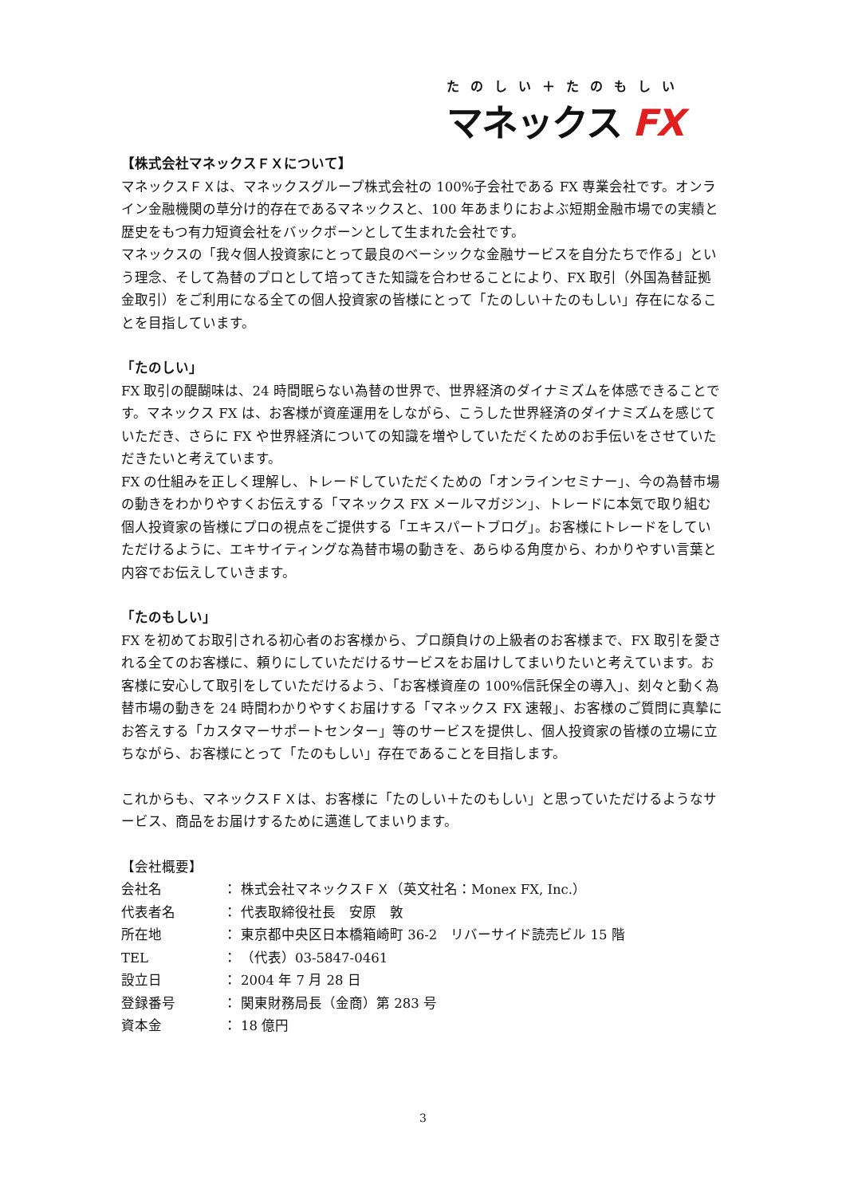たのしい＋たのもしい
マネックス FX
【株式会社マネックスＦＸについて】
マネックスＦＸは、マネックスグループ株式会社の 100%子会社である FX 専業会社です。オンライン金融機関の草分け的存在であるマネックスと、100 年あまりにおよぶ短期金融市場での実績と歴史をもつ有力短資会社をバックボーンとして生まれた会社です。
マネックスの「我々個人投資家にとって最良のベーシックな金融サービスを自分たちで作る」という理念、そして為替のプロとして培ってきた知識を合わせることにより、FX 取引（外国為替証拠金取引）をご利用になる全ての個人投資家の皆様にとって「たのしい＋たのもしい」存在になることを目指しています。
「たのしい」
FX 取引の醍醐味は、24 時間眠らない為替の世界で、世界経済のダイナミズムを体感できることです。マネックス FX は、お客様が資産運用をしながら、こうした世界経済のダイナミズムを感じていただき、さらに FX や世界経済についての知識を増やしていただくためのお手伝いをさせていただきたいと考えています。
FX の仕組みを正しく理解し、トレードしていただくための「オンラインセミナー」、今の為替市場の動きをわかりやすくお伝えする「マネックス FX メールマガジン」、トレードに本気で取り組む個人投資家の皆様にプロの視点をご提供する「エキスパートブログ」。お客様にトレードをしていただけるように、エキサイティングな為替市場の動きを、あらゆる角度から、わかりやすい言葉と内容でお伝えしていきます。
「たのもしい」
FX を初めてお取引される初心者のお客様から、プロ顔負けの上級者のお客様まで、FX 取引を愛される全てのお客様に、頼りにしていただけるサービスをお届けしてまいりたいと考えています。お客様に安心して取引をしていただけるよう、「お客様資産の 100%信託保全の導入」、刻々と動く為替市場の動きを 24 時間わかりやすくお届けする「マネックス FX 速報」、お客様のご質問に真摯にお答えする「カスタマーサポートセンター」等のサービスを提供し、個人投資家の皆様の立場に立ちながら、お客様にとって「たのもしい」存在であることを目指します。
これからも、マネックスＦＸは、お客様に「たのしい＋たのもしい」と思っていただけるようなサービス、商品をお届けするために邁進してまいります。
【会社概要】
会社名 ： 株式会社マネックスＦＸ（英文社名：Monex FX, Inc.）
代表者名 ： 代表取締役社長　安原　敦
所在地 ： 東京都中央区日本橋箱崎町 36-2　リバーサイド読売ビル 15 階
TEL ： （代表）03-5847-0461
設立日 ： 2004 年 7 月 28 日
登録番号 ： 関東財務局長（金商）第 283 号
資本金 ： 18 億円
3